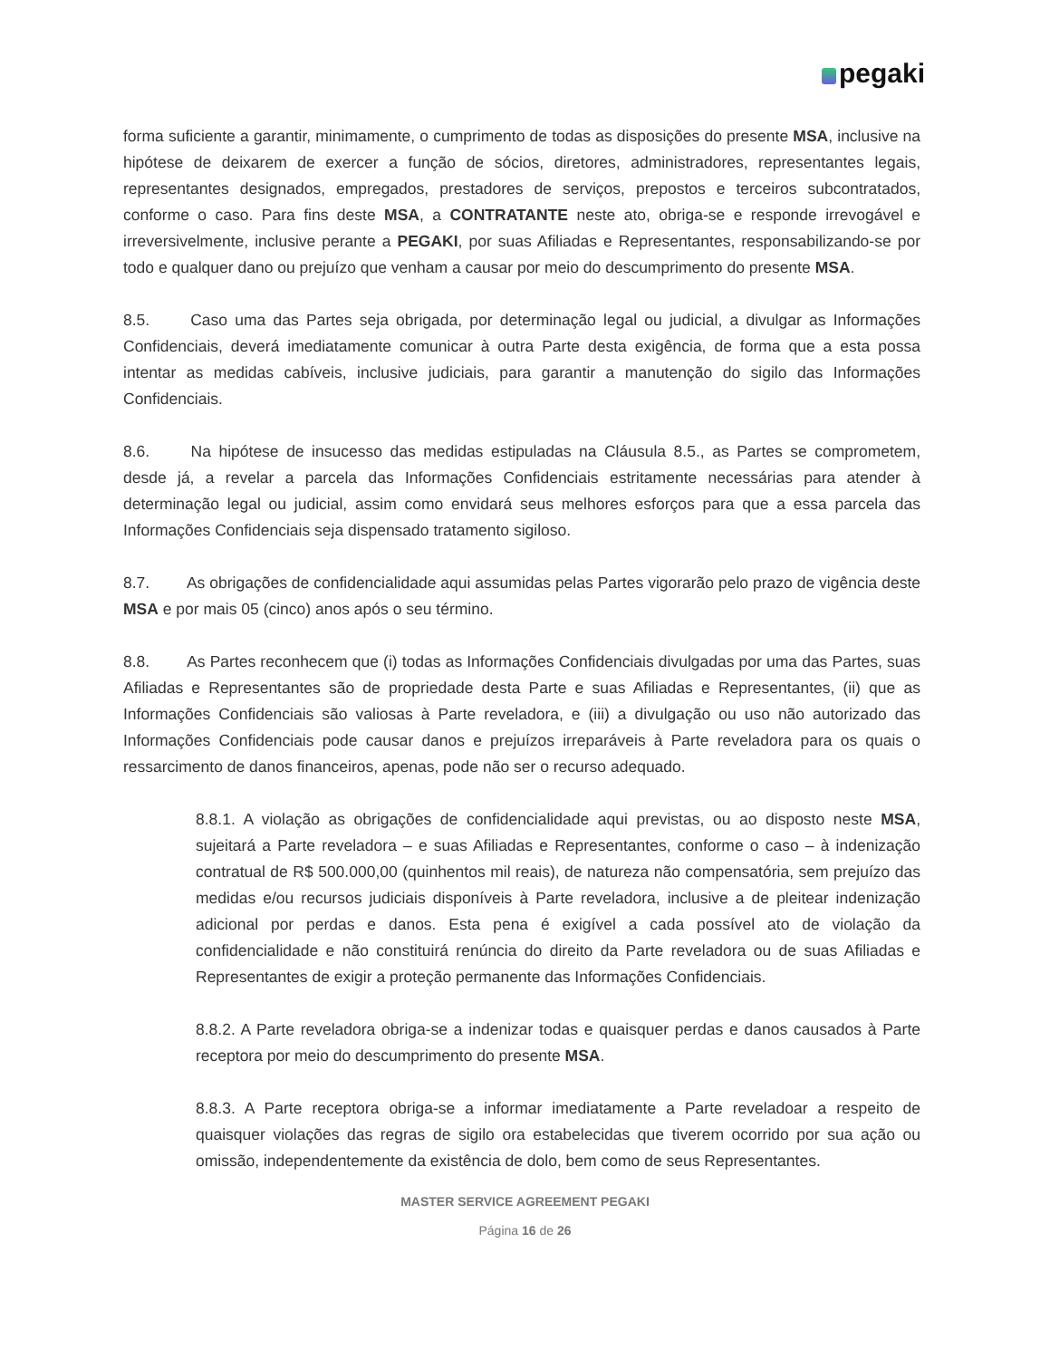pegaki
forma suficiente a garantir, minimamente, o cumprimento de todas as disposições do presente MSA, inclusive na hipótese de deixarem de exercer a função de sócios, diretores, administradores, representantes legais, representantes designados, empregados, prestadores de serviços, prepostos e terceiros subcontratados, conforme o caso. Para fins deste MSA, a CONTRATANTE neste ato, obriga-se e responde irrevogável e irreversivelmente, inclusive perante a PEGAKI, por suas Afiliadas e Representantes, responsabilizando-se por todo e qualquer dano ou prejuízo que venham a causar por meio do descumprimento do presente MSA.
8.5. Caso uma das Partes seja obrigada, por determinação legal ou judicial, a divulgar as Informações Confidenciais, deverá imediatamente comunicar à outra Parte desta exigência, de forma que a esta possa intentar as medidas cabíveis, inclusive judiciais, para garantir a manutenção do sigilo das Informações Confidenciais.
8.6. Na hipótese de insucesso das medidas estipuladas na Cláusula 8.5., as Partes se comprometem, desde já, a revelar a parcela das Informações Confidenciais estritamente necessárias para atender à determinação legal ou judicial, assim como envidará seus melhores esforços para que a essa parcela das Informações Confidenciais seja dispensado tratamento sigiloso.
8.7. As obrigações de confidencialidade aqui assumidas pelas Partes vigorarão pelo prazo de vigência deste MSA e por mais 05 (cinco) anos após o seu término.
8.8. As Partes reconhecem que (i) todas as Informações Confidenciais divulgadas por uma das Partes, suas Afiliadas e Representantes são de propriedade desta Parte e suas Afiliadas e Representantes, (ii) que as Informações Confidenciais são valiosas à Parte reveladora, e (iii) a divulgação ou uso não autorizado das Informações Confidenciais pode causar danos e prejuízos irreparáveis à Parte reveladora para os quais o ressarcimento de danos financeiros, apenas, pode não ser o recurso adequado.
8.8.1. A violação as obrigações de confidencialidade aqui previstas, ou ao disposto neste MSA, sujeitará a Parte reveladora – e suas Afiliadas e Representantes, conforme o caso – à indenização contratual de R$ 500.000,00 (quinhentos mil reais), de natureza não compensatória, sem prejuízo das medidas e/ou recursos judiciais disponíveis à Parte reveladora, inclusive a de pleitear indenização adicional por perdas e danos. Esta pena é exigível a cada possível ato de violação da confidencialidade e não constituirá renúncia do direito da Parte reveladora ou de suas Afiliadas e Representantes de exigir a proteção permanente das Informações Confidenciais.
8.8.2. A Parte reveladora obriga-se a indenizar todas e quaisquer perdas e danos causados à Parte receptora por meio do descumprimento do presente MSA.
8.8.3. A Parte receptora obriga-se a informar imediatamente a Parte reveladoar a respeito de quaisquer violações das regras de sigilo ora estabelecidas que tiverem ocorrido por sua ação ou omissão, independentemente da existência de dolo, bem como de seus Representantes.
MASTER SERVICE AGREEMENT PEGAKI
Página 16 de 26